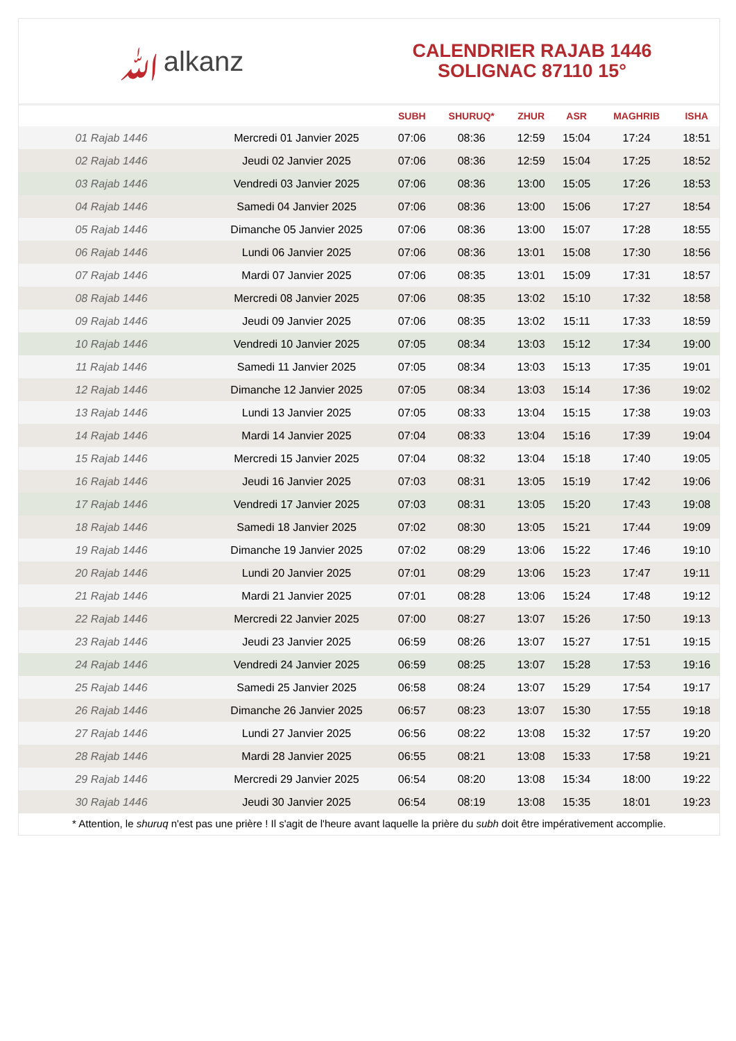ﷲalkanz
CALENDRIER RAJAB 1446
SOLIGNAC 87110 15°
| | | SUBH | SHURUQ* | ZHUR | ASR | MAGHRIB | ISHA |
| --- | --- | --- | --- | --- | --- | --- | --- |
| 01 Rajab 1446 | Mercredi 01 Janvier 2025 | 07:06 | 08:36 | 12:59 | 15:04 | 17:24 | 18:51 |
| 02 Rajab 1446 | Jeudi 02 Janvier 2025 | 07:06 | 08:36 | 12:59 | 15:04 | 17:25 | 18:52 |
| 03 Rajab 1446 | Vendredi 03 Janvier 2025 | 07:06 | 08:36 | 13:00 | 15:05 | 17:26 | 18:53 |
| 04 Rajab 1446 | Samedi 04 Janvier 2025 | 07:06 | 08:36 | 13:00 | 15:06 | 17:27 | 18:54 |
| 05 Rajab 1446 | Dimanche 05 Janvier 2025 | 07:06 | 08:36 | 13:00 | 15:07 | 17:28 | 18:55 |
| 06 Rajab 1446 | Lundi 06 Janvier 2025 | 07:06 | 08:36 | 13:01 | 15:08 | 17:30 | 18:56 |
| 07 Rajab 1446 | Mardi 07 Janvier 2025 | 07:06 | 08:35 | 13:01 | 15:09 | 17:31 | 18:57 |
| 08 Rajab 1446 | Mercredi 08 Janvier 2025 | 07:06 | 08:35 | 13:02 | 15:10 | 17:32 | 18:58 |
| 09 Rajab 1446 | Jeudi 09 Janvier 2025 | 07:06 | 08:35 | 13:02 | 15:11 | 17:33 | 18:59 |
| 10 Rajab 1446 | Vendredi 10 Janvier 2025 | 07:05 | 08:34 | 13:03 | 15:12 | 17:34 | 19:00 |
| 11 Rajab 1446 | Samedi 11 Janvier 2025 | 07:05 | 08:34 | 13:03 | 15:13 | 17:35 | 19:01 |
| 12 Rajab 1446 | Dimanche 12 Janvier 2025 | 07:05 | 08:34 | 13:03 | 15:14 | 17:36 | 19:02 |
| 13 Rajab 1446 | Lundi 13 Janvier 2025 | 07:05 | 08:33 | 13:04 | 15:15 | 17:38 | 19:03 |
| 14 Rajab 1446 | Mardi 14 Janvier 2025 | 07:04 | 08:33 | 13:04 | 15:16 | 17:39 | 19:04 |
| 15 Rajab 1446 | Mercredi 15 Janvier 2025 | 07:04 | 08:32 | 13:04 | 15:18 | 17:40 | 19:05 |
| 16 Rajab 1446 | Jeudi 16 Janvier 2025 | 07:03 | 08:31 | 13:05 | 15:19 | 17:42 | 19:06 |
| 17 Rajab 1446 | Vendredi 17 Janvier 2025 | 07:03 | 08:31 | 13:05 | 15:20 | 17:43 | 19:08 |
| 18 Rajab 1446 | Samedi 18 Janvier 2025 | 07:02 | 08:30 | 13:05 | 15:21 | 17:44 | 19:09 |
| 19 Rajab 1446 | Dimanche 19 Janvier 2025 | 07:02 | 08:29 | 13:06 | 15:22 | 17:46 | 19:10 |
| 20 Rajab 1446 | Lundi 20 Janvier 2025 | 07:01 | 08:29 | 13:06 | 15:23 | 17:47 | 19:11 |
| 21 Rajab 1446 | Mardi 21 Janvier 2025 | 07:01 | 08:28 | 13:06 | 15:24 | 17:48 | 19:12 |
| 22 Rajab 1446 | Mercredi 22 Janvier 2025 | 07:00 | 08:27 | 13:07 | 15:26 | 17:50 | 19:13 |
| 23 Rajab 1446 | Jeudi 23 Janvier 2025 | 06:59 | 08:26 | 13:07 | 15:27 | 17:51 | 19:15 |
| 24 Rajab 1446 | Vendredi 24 Janvier 2025 | 06:59 | 08:25 | 13:07 | 15:28 | 17:53 | 19:16 |
| 25 Rajab 1446 | Samedi 25 Janvier 2025 | 06:58 | 08:24 | 13:07 | 15:29 | 17:54 | 19:17 |
| 26 Rajab 1446 | Dimanche 26 Janvier 2025 | 06:57 | 08:23 | 13:07 | 15:30 | 17:55 | 19:18 |
| 27 Rajab 1446 | Lundi 27 Janvier 2025 | 06:56 | 08:22 | 13:08 | 15:32 | 17:57 | 19:20 |
| 28 Rajab 1446 | Mardi 28 Janvier 2025 | 06:55 | 08:21 | 13:08 | 15:33 | 17:58 | 19:21 |
| 29 Rajab 1446 | Mercredi 29 Janvier 2025 | 06:54 | 08:20 | 13:08 | 15:34 | 18:00 | 19:22 |
| 30 Rajab 1446 | Jeudi 30 Janvier 2025 | 06:54 | 08:19 | 13:08 | 15:35 | 18:01 | 19:23 |
* Attention, le shuruq n'est pas une prière ! Il s'agit de l'heure avant laquelle la prière du subh doit être impérativement accomplie.